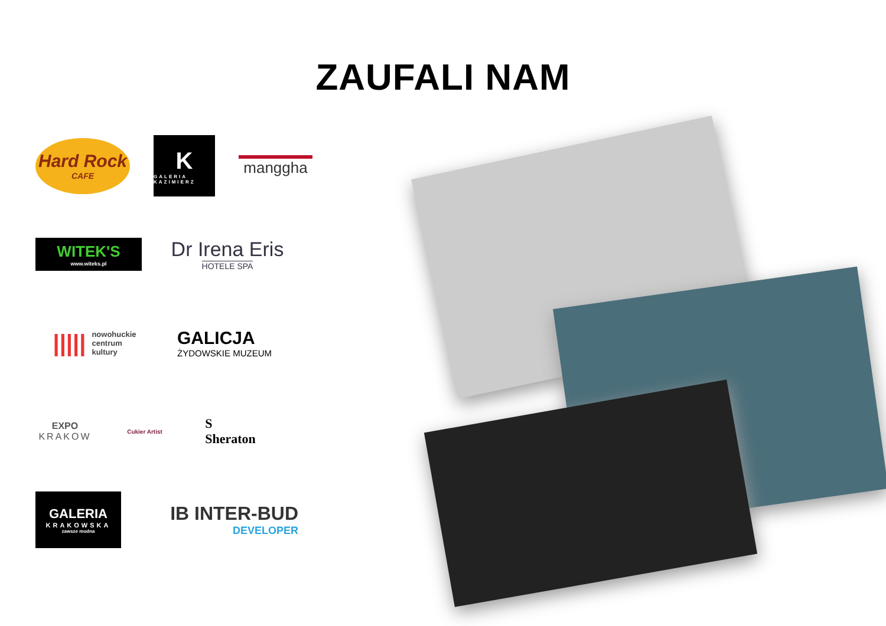ZAUFALI NAM
Hard Rock
CAFE
K
GALERIA KAZIMIERZ
manggha
WITEK'S
www.witeks.pl
Dr Irena Eris
HOTELE SPA
||||| nowohuckie
centrum
kultury
GALICJA
ŻYDOWSKIE MUZEUM
EXPO
KRAKOW
Cukier Artist
S
Sheraton
GALERIA
KRAKOWSKA
zawsze modna
IB INTER-BUD
DEVELOPER